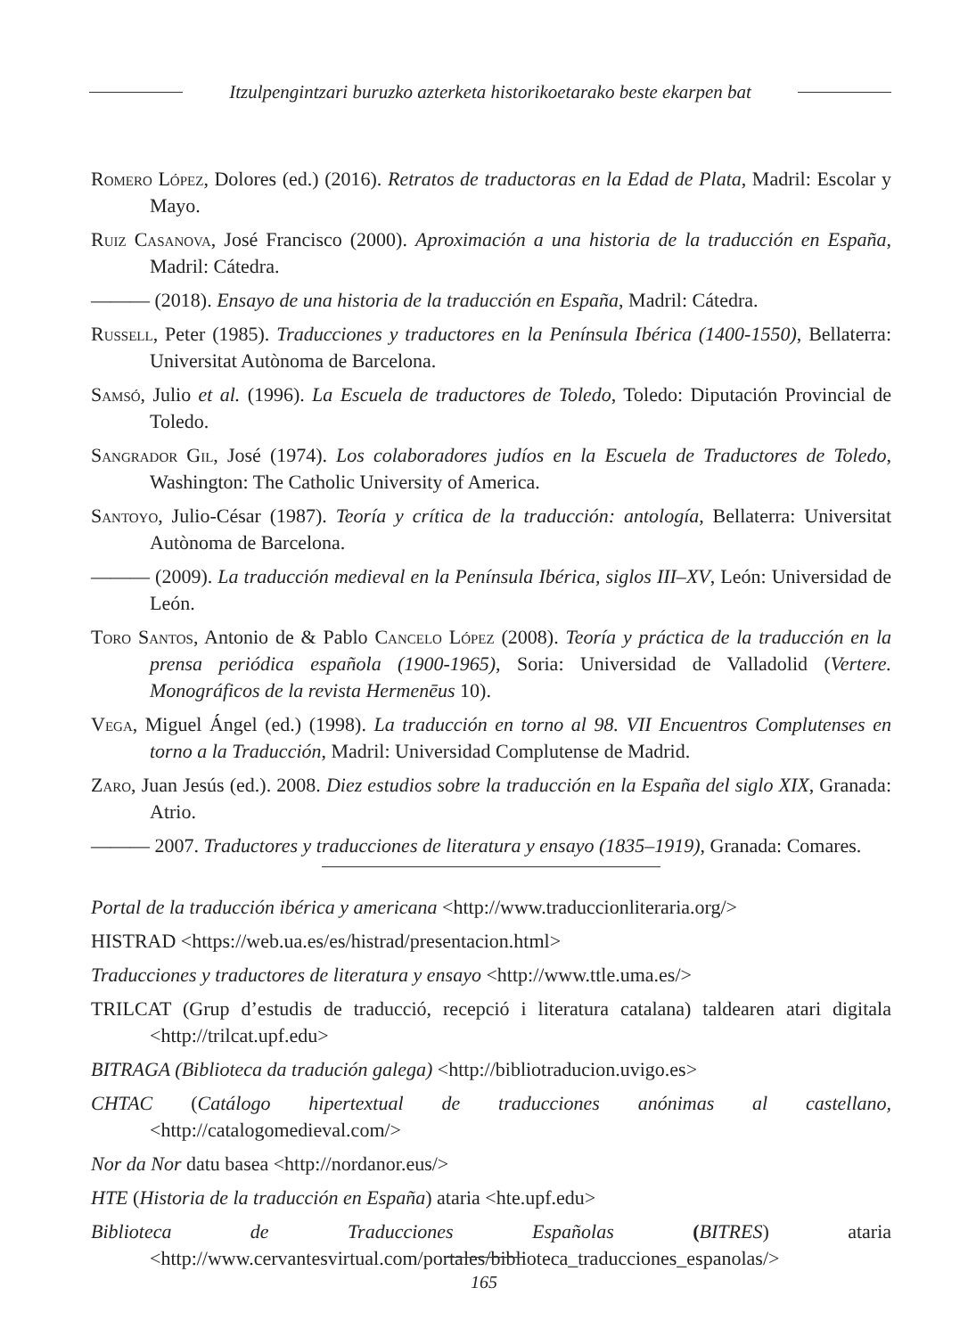Itzulpengintzari buruzko azterketa historikoetarako beste ekarpen bat
Romero López, Dolores (ed.) (2016). Retratos de traductoras en la Edad de Plata, Madril: Escolar y Mayo.
Ruiz Casanova, José Francisco (2000). Aproximación a una historia de la traducción en España, Madril: Cátedra.
——— (2018). Ensayo de una historia de la traducción en España, Madril: Cátedra.
Russell, Peter (1985). Traducciones y traductores en la Península Ibérica (1400-1550), Bellaterra: Universitat Autònoma de Barcelona.
Samsó, Julio et al. (1996). La Escuela de traductores de Toledo, Toledo: Diputación Provincial de Toledo.
Sangrador Gil, José (1974). Los colaboradores judíos en la Escuela de Traductores de Toledo, Washington: The Catholic University of America.
Santoyo, Julio-César (1987). Teoría y crítica de la traducción: antología, Bellaterra: Universitat Autònoma de Barcelona.
——— (2009). La traducción medieval en la Península Ibérica, siglos III–XV, León: Universidad de León.
Toro Santos, Antonio de & Pablo Cancelo López (2008). Teoría y práctica de la traducción en la prensa periódica española (1900-1965), Soria: Universidad de Valladolid (Vertere. Monográficos de la revista Hermenēus 10).
Vega, Miguel Ángel (ed.) (1998). La traducción en torno al 98. VII Encuentros Complutenses en torno a la Traducción, Madril: Universidad Complutense de Madrid.
Zaro, Juan Jesús (ed.). 2008. Diez estudios sobre la traducción en la España del siglo XIX, Granada: Atrio.
——— 2007. Traductores y traducciones de literatura y ensayo (1835–1919), Granada: Comares.
Portal de la traducción ibérica y americana <http://www.traduccionliteraria.org/>
HISTRAD <https://web.ua.es/es/histrad/presentacion.html>
Traducciones y traductores de literatura y ensayo <http://www.ttle.uma.es/>
TRILCAT (Grup d’estudis de traducció, recepció i literatura catalana) taldearen atari digitala <http://trilcat.upf.edu>
BITRAGA (Biblioteca da tradución galega) <http://bibliotraducion.uvigo.es>
CHTAC (Catálogo hipertextual de traducciones anónimas al castellano, <http://catalogomedieval.com/>
Nor da Nor datu basea <http://nordanor.eus/>
HTE (Historia de la traducción en España) ataria <hte.upf.edu>
Biblioteca de Traducciones Españolas (BITRES) ataria <http://www.cervantesvirtual.com/portales/biblioteca_traducciones_espanolas/>
165